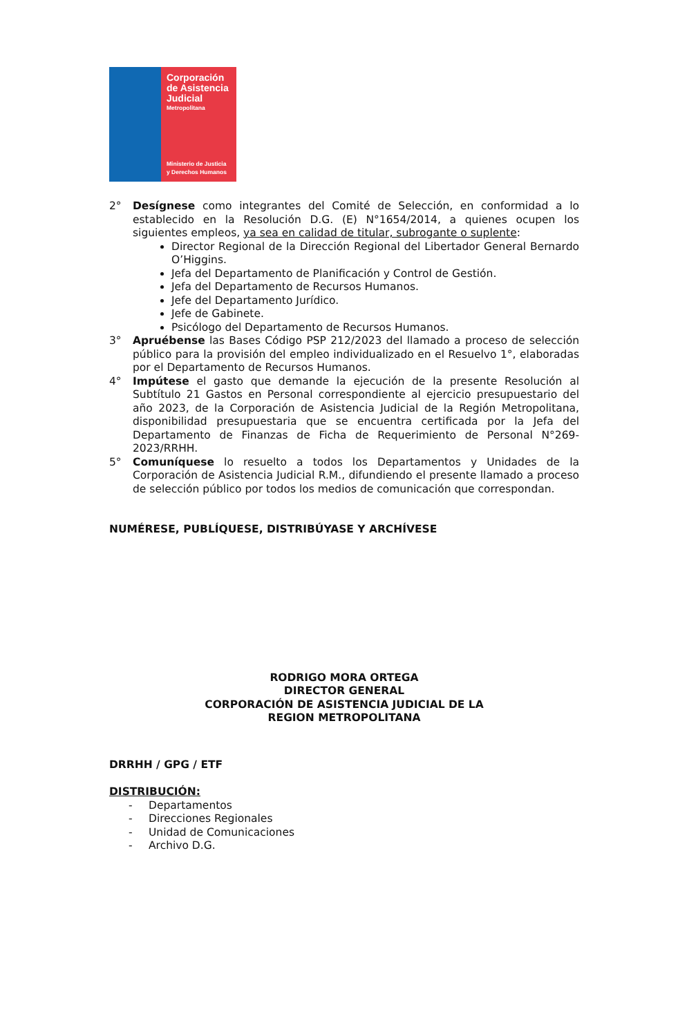Corporación
de Asistencia
Judicial
Metropolitana
Ministerio de Justicia
y Derechos Humanos
2° Desígnese como integrantes del Comité de Selección, en conformidad a lo establecido en la Resolución D.G. (E) N°1654/2014, a quienes ocupen los siguientes empleos, ya sea en calidad de titular, subrogante o suplente:
Director Regional de la Dirección Regional del Libertador General Bernardo O’Higgins.
Jefa del Departamento de Planificación y Control de Gestión.
Jefa del Departamento de Recursos Humanos.
Jefe del Departamento Jurídico.
Jefe de Gabinete.
Psicólogo del Departamento de Recursos Humanos.
3° Apruébense las Bases Código PSP 212/2023 del llamado a proceso de selección público para la provisión del empleo individualizado en el Resuelvo 1°, elaboradas por el Departamento de Recursos Humanos.
4° Impútese el gasto que demande la ejecución de la presente Resolución al Subtítulo 21 Gastos en Personal correspondiente al ejercicio presupuestario del año 2023, de la Corporación de Asistencia Judicial de la Región Metropolitana, disponibilidad presupuestaria que se encuentra certificada por la Jefa del Departamento de Finanzas de Ficha de Requerimiento de Personal N°269-2023/RRHH.
5° Comuníquese lo resuelto a todos los Departamentos y Unidades de la Corporación de Asistencia Judicial R.M., difundiendo el presente llamado a proceso de selección público por todos los medios de comunicación que correspondan.
NUMÉRESE, PUBLÍQUESE, DISTRIBÚYASE Y ARCHÍVESE
RODRIGO MORA ORTEGA
DIRECTOR GENERAL
CORPORACIÓN DE ASISTENCIA JUDICIAL DE LA
REGION METROPOLITANA
DRRHH / GPG / ETF
DISTRIBUCIÓN:
- Departamentos
- Direcciones Regionales
- Unidad de Comunicaciones
- Archivo D.G.